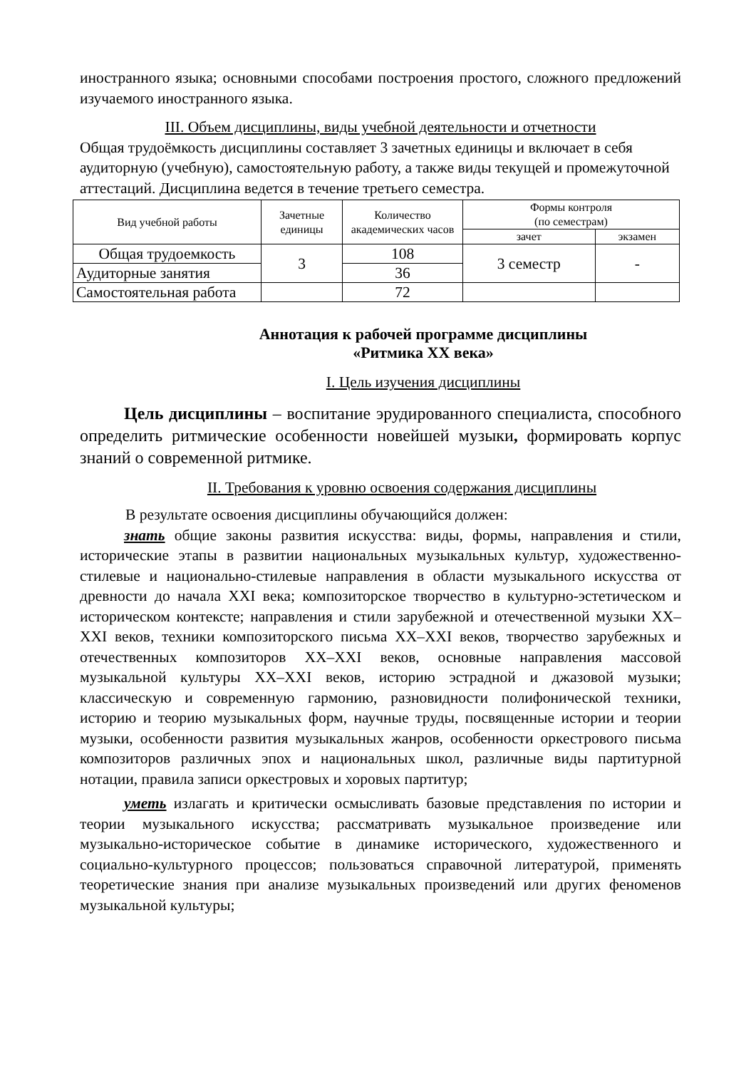иностранного языка; основными способами построения простого, сложного предложений изучаемого иностранного языка.
III. Объем дисциплины, виды учебной деятельности и отчетности
Общая трудоёмкость дисциплины составляет 3 зачетных единицы и включает в себя аудиторную (учебную), самостоятельную работу, а также виды текущей и промежуточной аттестаций. Дисциплина ведется в течение третьего семестра.
| Вид учебной работы | Зачетные единицы | Количество академических часов | Формы контроля (по семестрам) | |
| --- | --- | --- | --- | --- |
| | | | зачет | экзамен |
| Общая трудоемкость | 3 | 108 | 3 семестр | - |
| Аудиторные занятия | | 36 | | |
| Самостоятельная работа | | 72 | | |
Аннотация к рабочей программе дисциплины
«Ритмика XX века»
I. Цель изучения дисциплины
Цель дисциплины – воспитание эрудированного специалиста, способного определить ритмические особенности новейшей музыки, формировать корпус знаний о современной ритмике.
II. Требования к уровню освоения содержания дисциплины
В результате освоения дисциплины обучающийся должен:
знать общие законы развития искусства: виды, формы, направления и стили, исторические этапы в развитии национальных музыкальных культур, художественно-стилевые и национально-стилевые направления в области музыкального искусства от древности до начала XXI века; композиторское творчество в культурно-эстетическом и историческом контексте; направления и стили зарубежной и отечественной музыки XX–XXI веков, техники композиторского письма XX–XXI веков, творчество зарубежных и отечественных композиторов XX–XXI веков, основные направления массовой музыкальной культуры XX–XXI веков, историю эстрадной и джазовой музыки; классическую и современную гармонию, разновидности полифонической техники, историю и теорию музыкальных форм, научные труды, посвященные истории и теории музыки, особенности развития музыкальных жанров, особенности оркестрового письма композиторов различных эпох и национальных школ, различные виды партитурной нотации, правила записи оркестровых и хоровых партитур;
уметь излагать и критически осмысливать базовые представления по истории и теории музыкального искусства; рассматривать музыкальное произведение или музыкально-историческое событие в динамике исторического, художественного и социально-культурного процессов; пользоваться справочной литературой, применять теоретические знания при анализе музыкальных произведений или других феноменов музыкальной культуры;